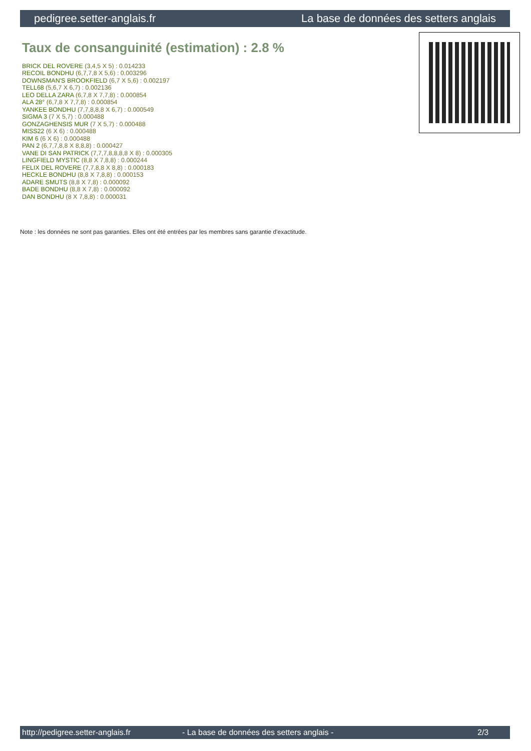pedigree.setter-anglais.fr La base de données des setters anglais
Taux de consanguinité (estimation) : 2.8 %
BRICK DEL ROVERE (3,4,5 X 5) : 0.014233
RECOIL BONDHU (6,7,7,8 X 5,6) : 0.003296
DOWNSMAN'S BROOKFIELD (6,7 X 5,6) : 0.002197
TELL68 (5,6,7 X 6,7) : 0.002136
LEO DELLA ZARA (6,7,8 X 7,7,8) : 0.000854
ALA 28° (6,7,8 X 7,7,8) : 0.000854
YANKEE BONDHU (7,7,8,8,8 X 6,7) : 0.000549
SIGMA 3 (7 X 5,7) : 0.000488
GONZAGHENSIS MUR (7 X 5,7) : 0.000488
MISS22 (6 X 6) : 0.000488
KIM 6 (6 X 6) : 0.000488
PAN 2 (6,7,7,8,8 X 8,8,8) : 0.000427
VANE DI SAN PATRICK (7,7,7,8,8,8,8 X 8) : 0.000305
LINGFIELD MYSTIC (8,8 X 7,8,8) : 0.000244
FELIX DEL ROVERE (7,7,8,8 X 8,8) : 0.000183
HECKLE BONDHU (8,8 X 7,8,8) : 0.000153
ADARE SMUTS (8,8 X 7,8) : 0.000092
BADE BONDHU (8,8 X 7,8) : 0.000092
DAN BONDHU (8 X 7,8,8) : 0.000031
Note : les données ne sont pas garanties. Elles ont été entrées par les membres sans garantie d'exactitude.
http://pedigree.setter-anglais.fr - La base de données des setters anglais - 2/3